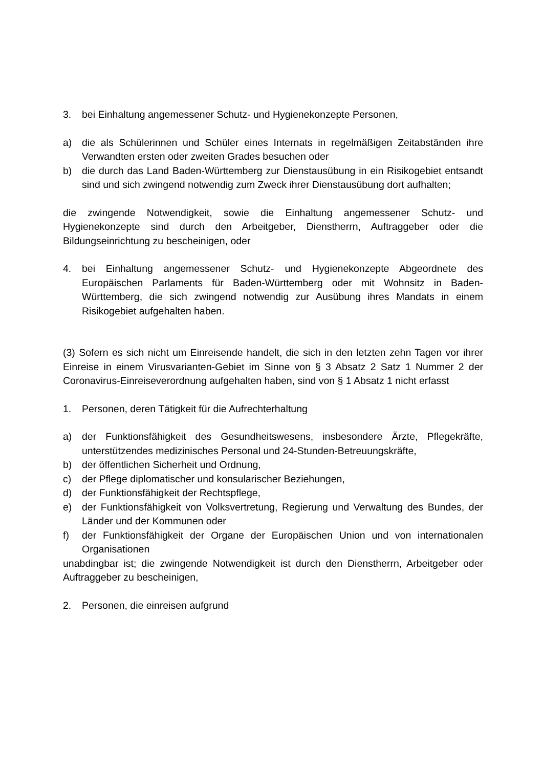3. bei Einhaltung angemessener Schutz- und Hygienekonzepte Personen,
a) die als Schülerinnen und Schüler eines Internats in regelmäßigen Zeitabständen ihre Verwandten ersten oder zweiten Grades besuchen oder
b) die durch das Land Baden-Württemberg zur Dienstausübung in ein Risikogebiet entsandt sind und sich zwingend notwendig zum Zweck ihrer Dienstausübung dort aufhalten;
die zwingende Notwendigkeit, sowie die Einhaltung angemessener Schutz- und Hygienekonzepte sind durch den Arbeitgeber, Dienstherrn, Auftraggeber oder die Bildungseinrichtung zu bescheinigen, oder
4. bei Einhaltung angemessener Schutz- und Hygienekonzepte Abgeordnete des Europäischen Parlaments für Baden-Württemberg oder mit Wohnsitz in Baden-Württemberg, die sich zwingend notwendig zur Ausübung ihres Mandats in einem Risikogebiet aufgehalten haben.
(3) Sofern es sich nicht um Einreisende handelt, die sich in den letzten zehn Tagen vor ihrer Einreise in einem Virusvarianten-Gebiet im Sinne von § 3 Absatz 2 Satz 1 Nummer 2 der Coronavirus-Einreiseverordnung aufgehalten haben, sind von § 1 Absatz 1 nicht erfasst
1. Personen, deren Tätigkeit für die Aufrechterhaltung
a) der Funktionsfähigkeit des Gesundheitswesens, insbesondere Ärzte, Pflegekräfte, unterstützendes medizinisches Personal und 24-Stunden-Betreuungskräfte,
b) der öffentlichen Sicherheit und Ordnung,
c) der Pflege diplomatischer und konsularischer Beziehungen,
d) der Funktionsfähigkeit der Rechtspflege,
e) der Funktionsfähigkeit von Volksvertretung, Regierung und Verwaltung des Bundes, der Länder und der Kommunen oder
f) der Funktionsfähigkeit der Organe der Europäischen Union und von internationalen Organisationen
unabdingbar ist; die zwingende Notwendigkeit ist durch den Dienstherrn, Arbeitgeber oder Auftraggeber zu bescheinigen,
2. Personen, die einreisen aufgrund